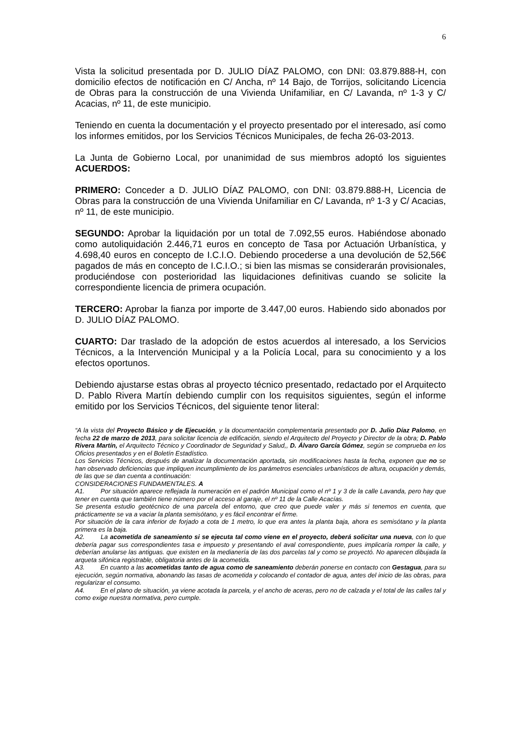6
Vista la solicitud presentada por D. JULIO DÍAZ PALOMO, con DNI: 03.879.888-H, con domicilio efectos de notificación en C/ Ancha, nº 14 Bajo, de Torrijos, solicitando Licencia de Obras para la construcción de una Vivienda Unifamiliar, en C/ Lavanda, nº 1-3 y C/ Acacias, nº 11, de este municipio.
Teniendo en cuenta la documentación y el proyecto presentado por el interesado, así como los informes emitidos, por los Servicios Técnicos Municipales, de fecha 26-03-2013.
La Junta de Gobierno Local, por unanimidad de sus miembros adoptó los siguientes ACUERDOS:
PRIMERO: Conceder a D. JULIO DÍAZ PALOMO, con DNI: 03.879.888-H, Licencia de Obras para la construcción de una Vivienda Unifamiliar en C/ Lavanda, nº 1-3 y C/ Acacias, nº 11, de este municipio.
SEGUNDO: Aprobar la liquidación por un total de 7.092,55 euros. Habiéndose abonado como autoliquidación 2.446,71 euros en concepto de Tasa por Actuación Urbanística, y 4.698,40 euros en concepto de I.C.I.O. Debiendo procederse a una devolución de 52,56€ pagados de más en concepto de I.C.I.O.; si bien las mismas se considerarán provisionales, produciéndose con posterioridad las liquidaciones definitivas cuando se solicite la correspondiente licencia de primera ocupación.
TERCERO: Aprobar la fianza por importe de 3.447,00 euros. Habiendo sido abonados por D. JULIO DÍAZ PALOMO.
CUARTO: Dar traslado de la adopción de estos acuerdos al interesado, a los Servicios Técnicos, a la Intervención Municipal y a la Policía Local, para su conocimiento y a los efectos oportunos.
Debiendo ajustarse estas obras al proyecto técnico presentado, redactado por el Arquitecto D. Pablo Rivera Martín debiendo cumplir con los requisitos siguientes, según el informe emitido por los Servicios Técnicos, del siguiente tenor literal:
“A la vista del Proyecto Básico y de Ejecución, y la documentación complementaria presentado por D. Julio Díaz Palomo, en fecha 22 de marzo de 2013, para solicitar licencia de edificación, siendo el Arquitecto del Proyecto y Director de la obra; D. Pablo Rivera Martín, el Arquitecto Técnico y Coordinador de Seguridad y Salud,, D. Álvaro García Gómez, según se comprueba en los Oficios presentados y en el Boletín Estadístico.
Los Servicios Técnicos, después de analizar la documentación aportada, sin modificaciones hasta la fecha, exponen que no se han observado deficiencias que impliquen incumplimiento de los parámetros esenciales urbanísticos de altura, ocupación y demás, de las que se dan cuenta a continuación:
CONSIDERACIONES FUNDAMENTALES. A
A1. Por situación aparece reflejada la numeración en el padrón Municipal como el nº 1 y 3 de la calle Lavanda, pero hay que tener en cuenta que también tiene número por el acceso al garaje, el nº 11 de la Calle Acacías.
Se presenta estudio geotécnico de una parcela del entorno, que creo que puede valer y más si tenemos en cuenta, que prácticamente se va a vaciar la planta semisótano, y es fácil encontrar el firme.
Por situación de la cara inferior de forjado a cota de 1 metro, lo que era antes la planta baja, ahora es semisótano y la planta primera es la baja.
A2. La acometida de saneamiento si se ejecuta tal como viene en el proyecto, deberá solicitar una nueva, con lo que debería pagar sus correspondientes tasa e impuesto y presentando el aval correspondiente, pues implicaría romper la calle, y deberían anularse las antiguas. que existen en la medianería de las dos parcelas tal y como se proyectó. No aparecen dibujada la arqueta sifónica registrable, obligatoria antes de la acometida.
A3. En cuanto a las acometidas tanto de agua como de saneamiento deberán ponerse en contacto con Gestagua, para su ejecución, según normativa, abonando las tasas de acometida y colocando el contador de agua, antes del inicio de las obras, para regularizar el consumo.
A4. En el plano de situación, ya viene acotada la parcela, y el ancho de aceras, pero no de calzada y el total de las calles tal y como exige nuestra normativa, pero cumple.